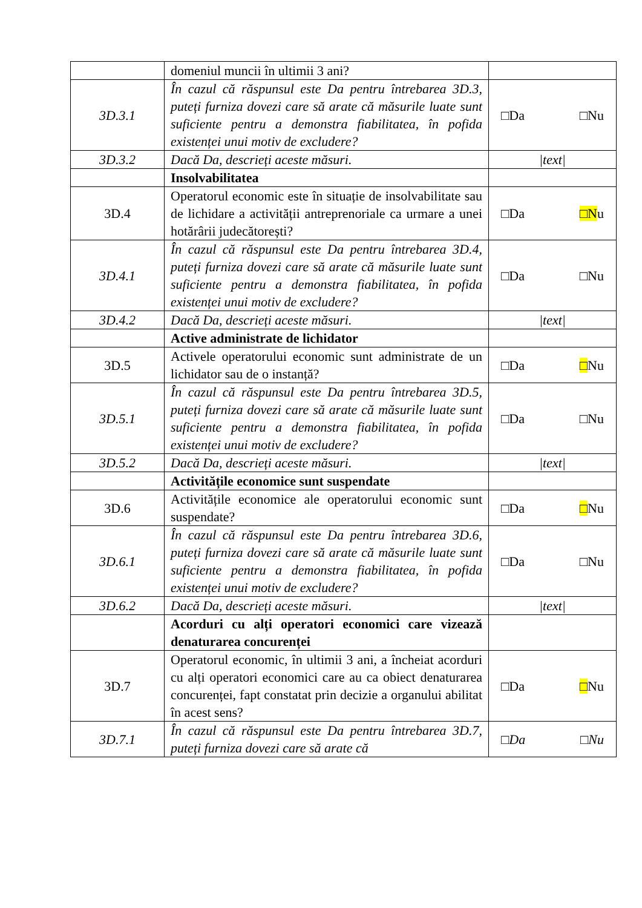| | domeniul muncii în ultimii 3 ani? | |
| 3D.3.1 | În cazul că răspunsul este Da pentru întrebarea 3D.3, puteți furniza dovezi care să arate că măsurile luate sunt suficiente pentru a demonstra fiabilitatea, în pofida existenței unui motiv de excludere? | □Da □Nu |
| 3D.3.2 | Dacă Da, descrieți aceste măsuri. | /text/ |
| | Insolvabilitatea | |
| 3D.4 | Operatorul economic este în situație de insolvabilitate sau de lichidare a activității antreprenoriale ca urmare a unei hotărârii judecătorești? | □Da □N u |
| 3D.4.1 | În cazul că răspunsul este Da pentru întrebarea 3D.4, puteți furniza dovezi care să arate că măsurile luate sunt suficiente pentru a demonstra fiabilitatea, în pofida existenței unui motiv de excludere? | □Da □Nu |
| 3D.4.2 | Dacă Da, descrieți aceste măsuri. | /text/ |
| | Active administrate de lichidator | |
| 3D.5 | Activele operatorului economic sunt administrate de un lichidator sau de o instanță? | □Da □ Nu |
| 3D.5.1 | În cazul că răspunsul este Da pentru întrebarea 3D.5, puteți furniza dovezi care să arate că măsurile luate sunt suficiente pentru a demonstra fiabilitatea, în pofida existenței unui motiv de excludere? | □Da □Nu |
| 3D.5.2 | Dacă Da, descrieți aceste măsuri. | /text/ |
| | Activitățile economice sunt suspendate | |
| 3D.6 | Activitățile economice ale operatorului economic sunt suspendate? | □Da □ Nu |
| 3D.6.1 | În cazul că răspunsul este Da pentru întrebarea 3D.6, puteți furniza dovezi care să arate că măsurile luate sunt suficiente pentru a demonstra fiabilitatea, în pofida existenței unui motiv de excludere? | □Da □Nu |
| 3D.6.2 | Dacă Da, descrieți aceste măsuri. | /text/ |
| | Acorduri cu alți operatori economici care vizează denaturarea concurenței | |
| 3D.7 | Operatorul economic, în ultimii 3 ani, a încheiat acorduri cu alți operatori economici care au ca obiect denaturarea concurenței, fapt constatat prin decizie a organului abilitat în acest sens? | □Da □ Nu |
| 3D.7.1 | În cazul că răspunsul este Da pentru întrebarea 3D.7, puteți furniza dovezi care să arate că | □Da □Nu |